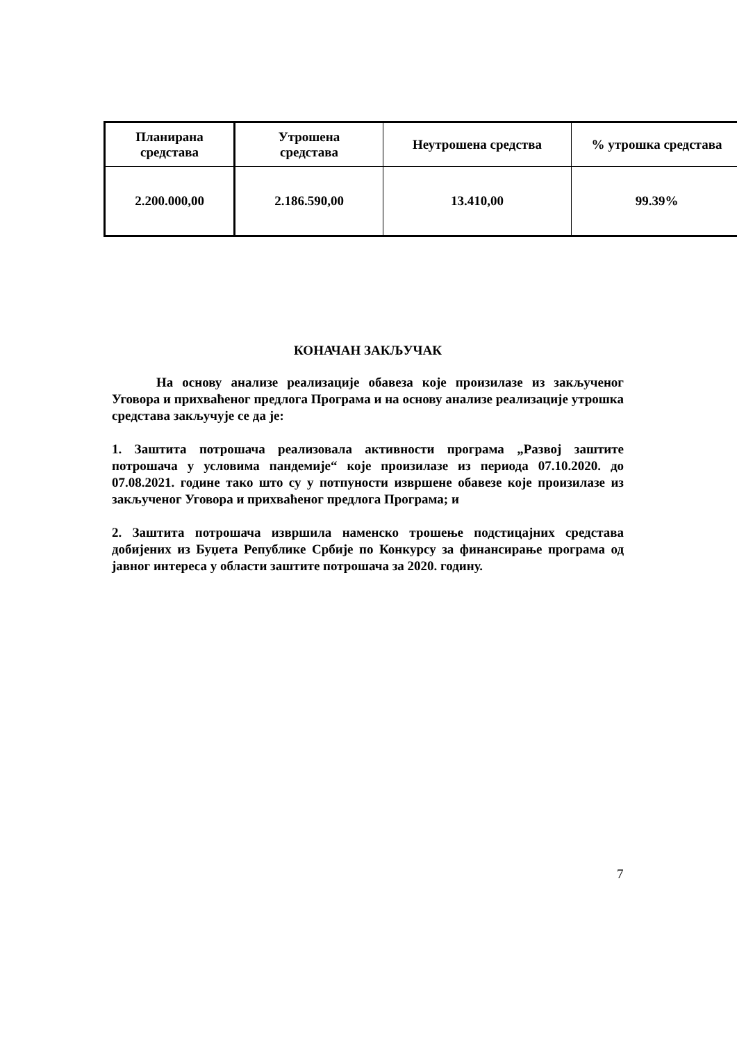| Планирана средстава | Утрошена средстава | Неутрошена средства | % утрошка средстава |
| --- | --- | --- | --- |
| 2.200.000,00 | 2.186.590,00 | 13.410,00 | 99.39% |
КОНАЧАН ЗАКЉУЧАК
На основу анализе реализације обавеза које произилазе из закљученог Уговора и прихваћеног предлога Програма и на основу анализе реализације утрошка средстава закључује се да је:
1. Заштита потрошача реализовала активности програма „Развој заштите потрошача у условима пандемије“ које произилазе из периода 07.10.2020. до 07.08.2021. године тако што су у потпуности извршене обавезе које произилазе из закљученог Уговора и прихваћеног предлога Програма; и
2. Заштита потрошача извршила наменско трошење подстицајних средстава добијених из Буџета Републике Србије по Конкурсу за финансирање програма од јавног интереса у области заштите потрошача за 2020. годину.
7